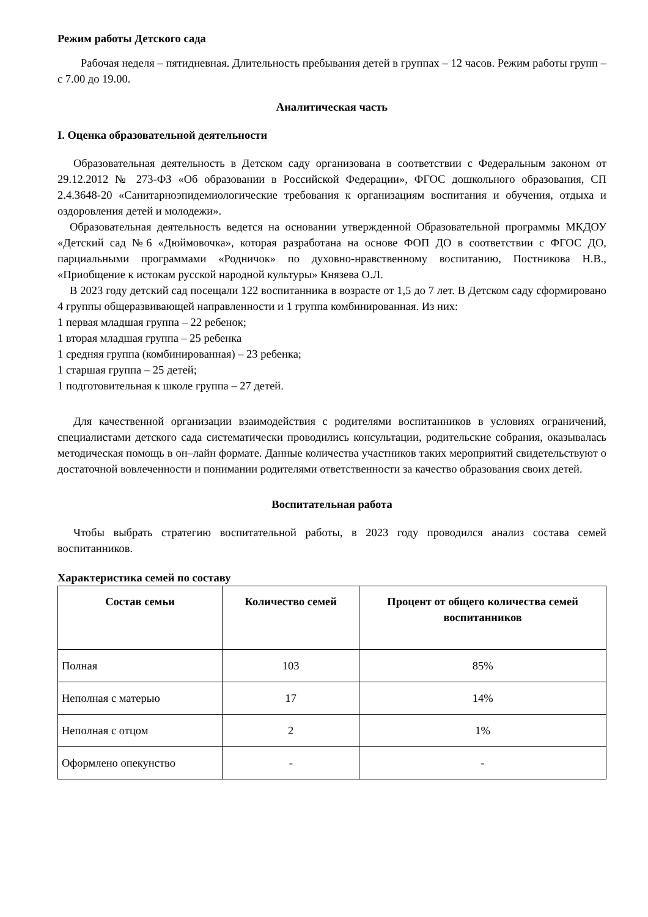Режим работы Детского сада
Рабочая неделя – пятидневная. Длительность пребывания детей в группах – 12 часов. Режим работы групп – с 7.00 до 19.00.
Аналитическая часть
I. Оценка образовательной деятельности
Образовательная деятельность в Детском саду организована в соответствии с Федеральным законом от 29.12.2012 № 273-ФЗ «Об образовании в Российской Федерации», ФГОС дошкольного образования, СП 2.4.3648-20 «Санитарноэпидемиологические требования к организациям воспитания и обучения, отдыха и оздоровления детей и молодежи».
Образовательная деятельность ведется на основании утвержденной Образовательной программы МКДОУ «Детский сад №6 «Дюймовочка», которая разработана на основе ФОП ДО в соответствии с ФГОС ДО, парциальными программами «Родничок» по духовно-нравственному воспитанию, Постникова Н.В., «Приобщение к истокам русской народной культуры» Князева О.Л.
В 2023 году детский сад посещали 122 воспитанника в возрасте от 1,5 до 7 лет. В Детском саду сформировано 4 группы общеразвивающей направленности и 1 группа комбинированная. Из них:
1 первая младшая группа – 22 ребенок;
1 вторая младшая группа – 25 ребенка
1 средняя группа (комбинированная) – 23 ребенка;
1 старшая группа – 25 детей;
1 подготовительная к школе группа – 27 детей.
Для качественной организации взаимодействия с родителями воспитанников в условиях ограничений, специалистами детского сада систематически проводились консультации, родительские собрания, оказывалась методическая помощь в он–лайн формате. Данные количества участников таких мероприятий свидетельствуют о достаточной вовлеченности и понимании родителями ответственности за качество образования своих детей.
Воспитательная работа
Чтобы выбрать стратегию воспитательной работы, в 2023 году проводился анализ состава семей воспитанников.
Характеристика семей по составу
| Состав семьи | Количество семей | Процент от общего количества семей воспитанников |
| --- | --- | --- |
| Полная | 103 | 85% |
| Неполная с матерью | 17 | 14% |
| Неполная с отцом | 2 | 1% |
| Оформлено опекунство | - | - |